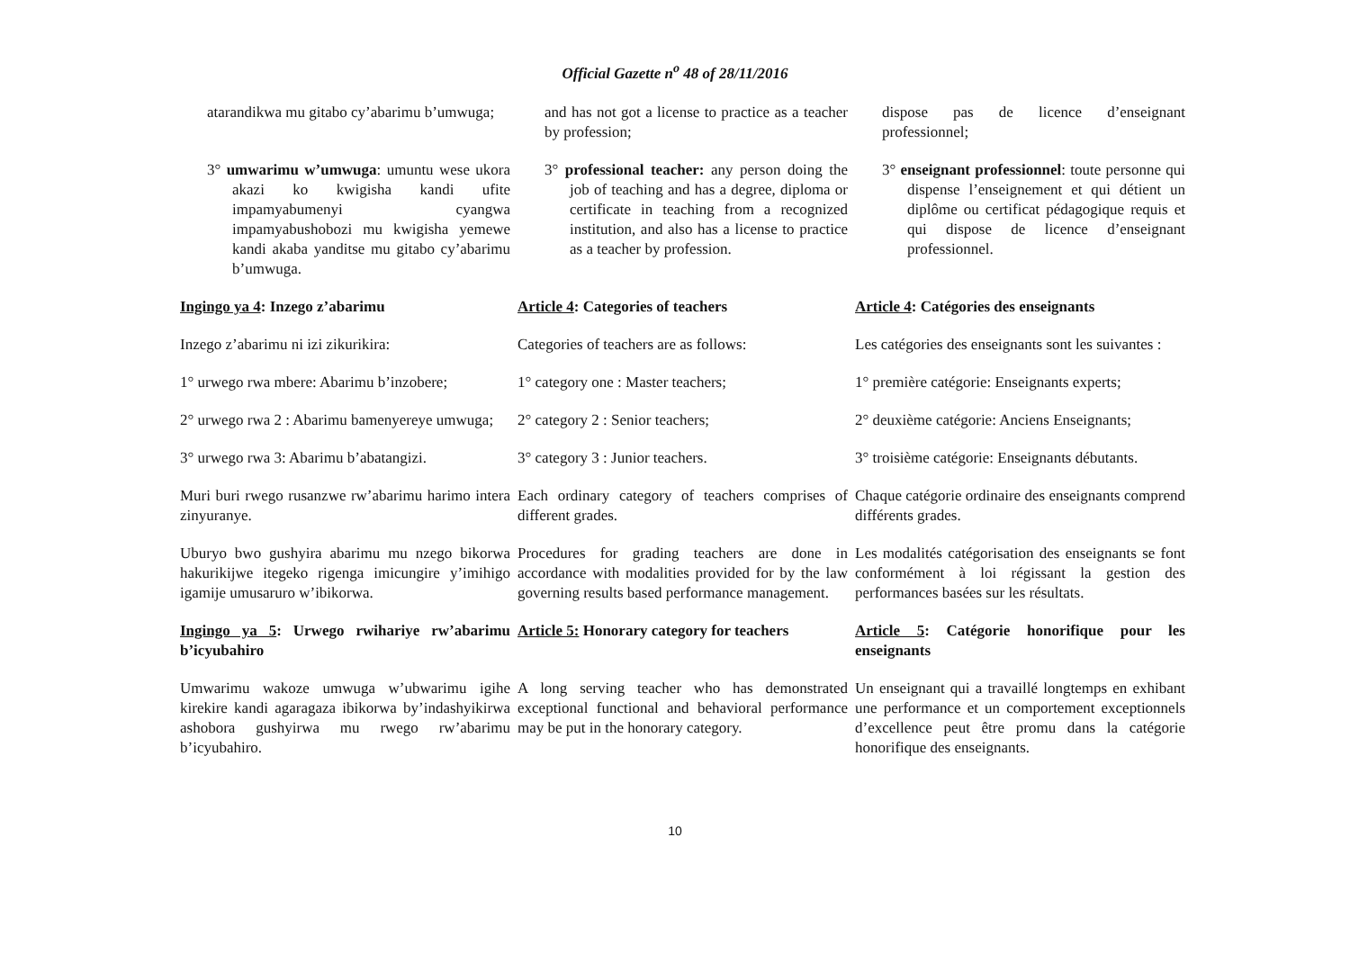Official Gazette n<sup>o</sup> 48 of 28/11/2016
| atarandikwa mu gitabo cy’abarimu b’umwuga; | and has not got a license to practice as a teacher by profession; | dispose pas de licence d’enseignant professionnel; |
| 3° umwarimu w’umwuga : umuntu wese ukora akazi ko kwigisha kandi ufite impamyabumenyi cyangwa impamyabushobozi mu kwigisha yemewe kandi akaba yanditse mu gitabo cy’abarimu b’umwuga. | 3° professional teacher: any person doing the job of teaching and has a degree, diploma or certificate in teaching from a recognized institution, and also has a license to practice as a teacher by profession. | 3° enseignant professionnel : toute personne qui dispense l’enseignement et qui détient un diplôme ou certificat pédagogique requis et qui dispose de licence d’enseignant professionnel. |
| Ingingo ya 4 : Inzego z’abarimu | Article 4 : Categories of teachers | Article 4 : Catégories des enseignants |
| Inzego z’abarimu ni izi zikurikira: | Categories of teachers are as follows: | Les catégories des enseignants sont les suivantes : |
| 1° urwego rwa mbere: Abarimu b’inzobere; | 1° category one : Master teachers; | 1° première catégorie: Enseignants experts; |
| 2° urwego rwa 2 : Abarimu bamenyereye umwuga; | 2° category 2 : Senior teachers; | 2° deuxième catégorie: Anciens Enseignants; |
| 3° urwego rwa 3: Abarimu b’abatangizi. | 3° category 3 : Junior teachers. | 3° troisième catégorie: Enseignants débutants. |
| Muri buri rwego rusanzwe rw’abarimu harimo intera zinyuranye. | Each ordinary category of teachers comprises of different grades. | Chaque catégorie ordinaire des enseignants comprend différents grades. |
| Uburyo bwo gushyira abarimu mu nzego bikorwa hakurikijwe itegeko rigenga imicungire y’imihigo igamije umusaruro w’ibikorwa. | Procedures for grading teachers are done in accordance with modalities provided for by the law governing results based performance management. | Les modalités catégorisation des enseignants se font conformément à loi régissant la gestion des performances basées sur les résultats. |
| Ingingo ya 5 : Urwego rwihariye rw’abarimu b’icyubahiro | Article 5: Honorary category for teachers | Article 5 : Catégorie honorifique pour les enseignants |
| Umwarimu wakoze umwuga w’ubwarimu igihe kirekire kandi agaragaza ibikorwa by’indashyikirwa ashobora gushyirwa mu rwego rw’abarimu b’icyubahiro. | A long serving teacher who has demonstrated exceptional functional and behavioral performance may be put in the honorary category. | Un enseignant qui a travaillé longtemps en exhibant une performance et un comportement exceptionnels d’excellence peut être promu dans la catégorie honorifique des enseignants. |
10